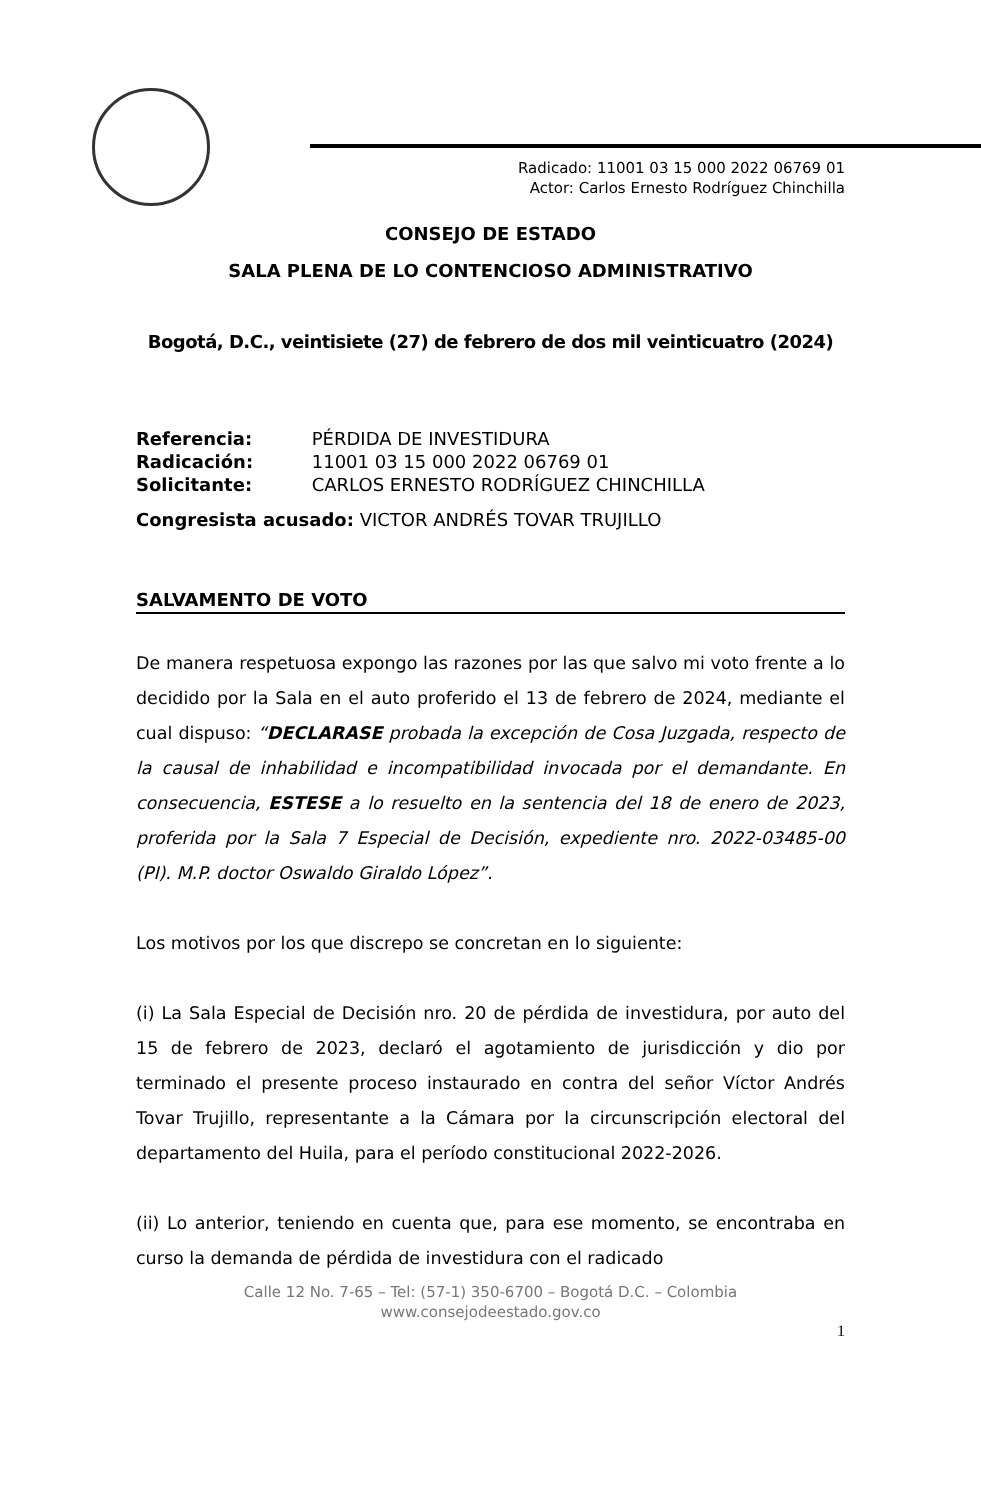Radicado: 11001 03 15 000 2022 06769 01
Actor: Carlos Ernesto Rodríguez Chinchilla
CONSEJO DE ESTADO
SALA PLENA DE LO CONTENCIOSO ADMINISTRATIVO
Bogotá, D.C., veintisiete (27) de febrero de dos mil veinticuatro (2024)
Referencia: PÉRDIDA DE INVESTIDURA
Radicación: 11001 03 15 000 2022 06769 01
Solicitante: CARLOS ERNESTO RODRÍGUEZ CHINCHILLA
Congresista acusado: VICTOR ANDRÉS TOVAR TRUJILLO
SALVAMENTO DE VOTO
De manera respetuosa expongo las razones por las que salvo mi voto frente a lo decidido por la Sala en el auto proferido el 13 de febrero de 2024, mediante el cual dispuso: “DECLARASE probada la excepción de Cosa Juzgada, respecto de la causal de inhabilidad e incompatibilidad invocada por el demandante. En consecuencia, ESTESE a lo resuelto en la sentencia del 18 de enero de 2023, proferida por la Sala 7 Especial de Decisión, expediente nro. 2022-03485-00 (PI). M.P. doctor Oswaldo Giraldo López”.
Los motivos por los que discrepo se concretan en lo siguiente:
(i) La Sala Especial de Decisión nro. 20 de pérdida de investidura, por auto del 15 de febrero de 2023, declaró el agotamiento de jurisdicción y dio por terminado el presente proceso instaurado en contra del señor Víctor Andrés Tovar Trujillo, representante a la Cámara por la circunscripción electoral del departamento del Huila, para el período constitucional 2022-2026.
(ii) Lo anterior, teniendo en cuenta que, para ese momento, se encontraba en curso la demanda de pérdida de investidura con el radicado
Calle 12 No. 7-65 – Tel: (57-1) 350-6700 – Bogotá D.C. – Colombia
www.consejodeestado.gov.co
1